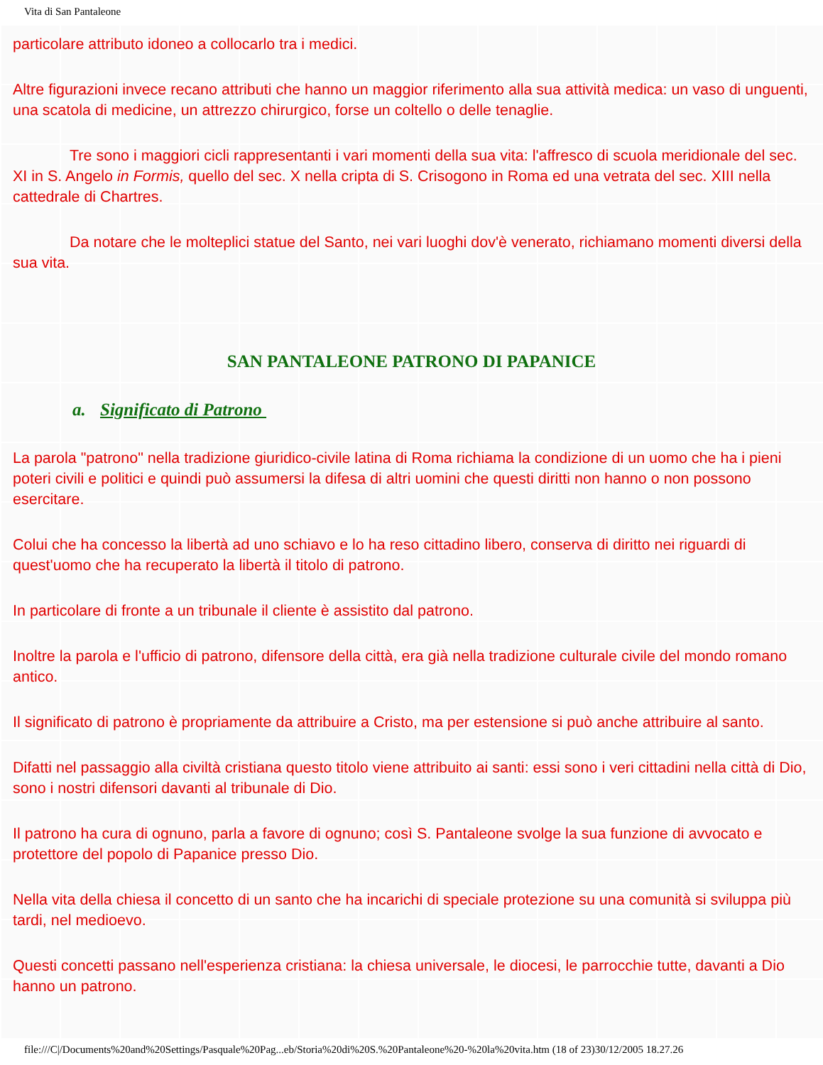Vita di San Pantaleone
particolare attributo idoneo a collocarlo tra i medici.
Altre figurazioni invece recano attributi che hanno un maggior riferimento alla sua attività medica: un vaso di unguenti, una scatola di medicine, un attrezzo chirurgico, forse un coltello o delle tenaglie.
Tre sono i maggiori cicli rappresentanti i vari momenti della sua vita: l'affresco di scuola meridionale del sec. XI in S. Angelo in Formis, quello del sec. X nella cripta di S. Crisogono in Roma ed una vetrata del sec. XIII nella cattedrale di Chartres.
Da notare che le molteplici statue del Santo, nei vari luoghi dov'è venerato, richiamano momenti diversi della sua vita.
SAN PANTALEONE PATRONO DI PAPANICE
a. Significato di Patrono
La parola "patrono" nella tradizione giuridico-civile latina di Roma richiama la condizione di un uomo che ha i pieni poteri civili e politici e quindi può assumersi la difesa di altri uomini che questi diritti non hanno o non possono esercitare.
Colui che ha concesso la libertà ad uno schiavo e lo ha reso cittadino libero, conserva di diritto nei riguardi di quest'uomo che ha recuperato la libertà il titolo di patrono.
In particolare di fronte a un tribunale il cliente è assistito dal patrono.
Inoltre la parola e l'ufficio di patrono, difensore della città, era già nella tradizione culturale civile del mondo romano antico.
Il significato di patrono è propriamente da attribuire a Cristo, ma per estensione si può anche attribuire al santo.
Difatti nel passaggio alla civiltà cristiana questo titolo viene attribuito ai santi: essi sono i veri cittadini nella città di Dio, sono i nostri difensori davanti al tribunale di Dio.
Il patrono ha cura di ognuno, parla a favore di ognuno; così S. Pantaleone svolge la sua funzione di avvocato e protettore del popolo di Papanice presso Dio.
Nella vita della chiesa il concetto di un santo che ha incarichi di speciale protezione su una comunità si sviluppa più tardi, nel medioevo.
Questi concetti passano nell'esperienza cristiana: la chiesa universale, le diocesi, le parrocchie tutte, davanti a Dio hanno un patrono.
file:///C|/Documents%20and%20Settings/Pasquale%20Pag...eb/Storia%20di%20S.%20Pantaleone%20-%20la%20vita.htm (18 of 23)30/12/2005 18.27.26